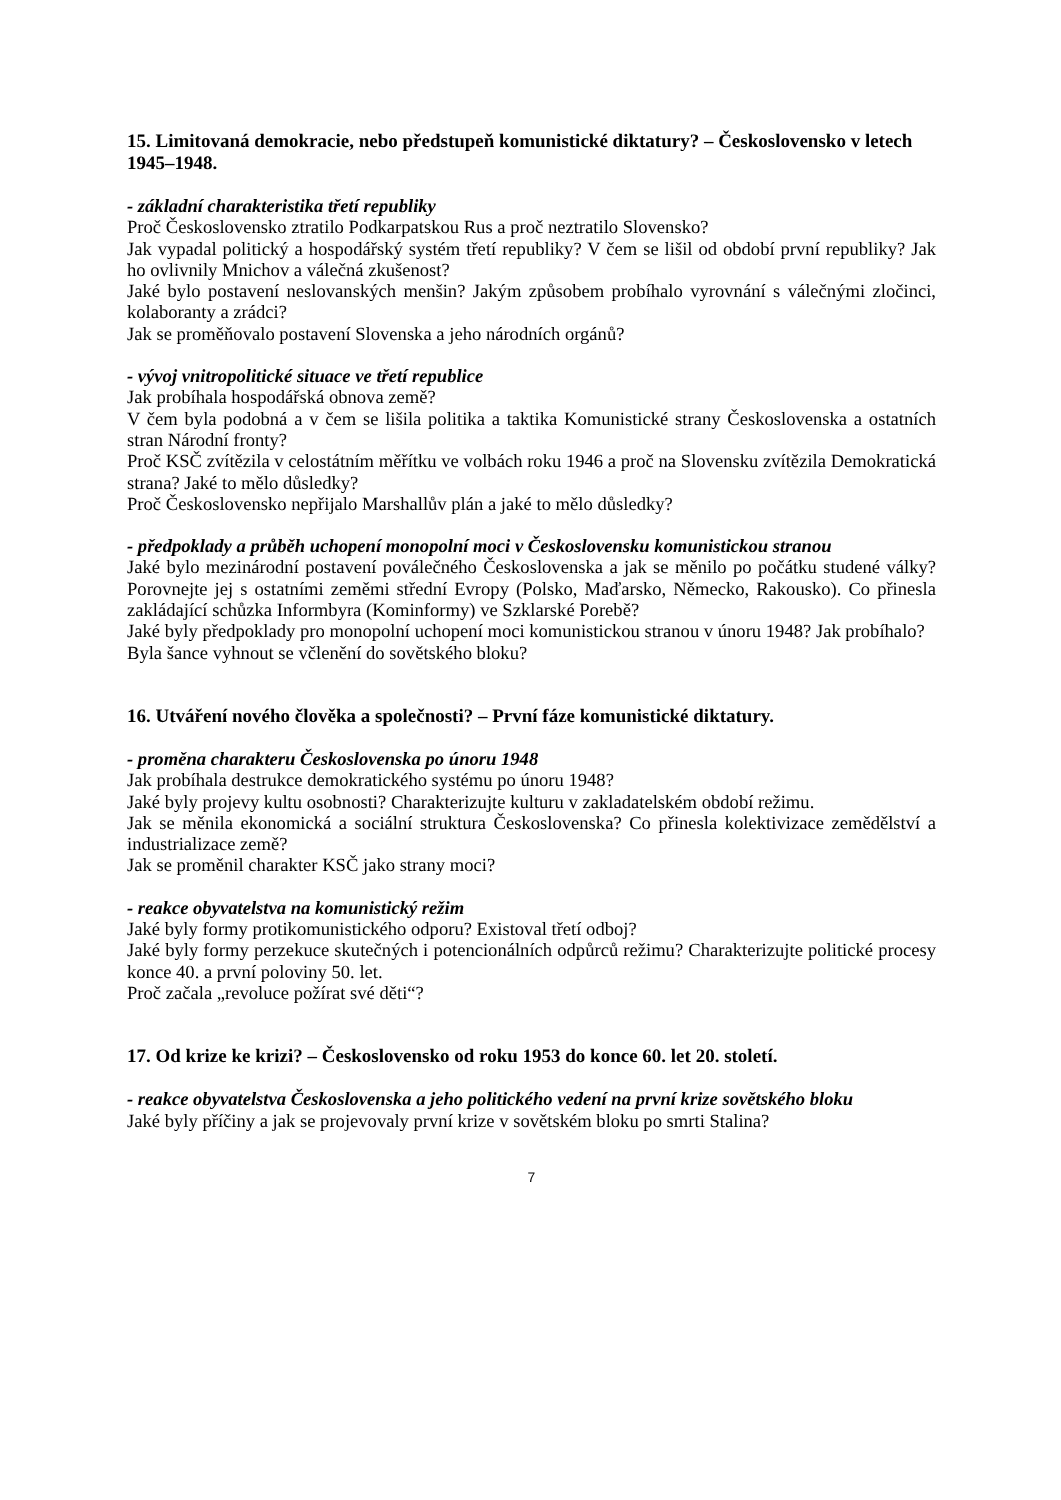15. Limitovaná demokracie, nebo předstupeň komunistické diktatury? – Československo v letech 1945–1948.
- základní charakteristika třetí republiky
Proč Československo ztratilo Podkarpatskou Rus a proč neztratilo Slovensko?
Jak vypadal politický a hospodářský systém třetí republiky? V čem se lišil od období první republiky? Jak ho ovlivnily Mnichov a válečná zkušenost?
Jaké bylo postavení neslovanských menšin? Jakým způsobem probíhalo vyrovnání s válečnými zločinci, kolaboranty a zrádci?
Jak se proměňovalo postavení Slovenska a jeho národních orgánů?
- vývoj vnitropolitické situace ve třetí republice
Jak probíhala hospodářská obnova země?
V čem byla podobná a v čem se lišila politika a taktika Komunistické strany Československa a ostatních stran Národní fronty?
Proč KSČ zvítězila v celostátním měřítku ve volbách roku 1946 a proč na Slovensku zvítězila Demokratická strana? Jaké to mělo důsledky?
Proč Československo nepřijalo Marshallův plán a jaké to mělo důsledky?
- předpoklady a průběh uchopení monopolní moci v Československu komunistickou stranou
Jaké bylo mezinárodní postavení poválečného Československa a jak se měnilo po počátku studené války? Porovnejte jej s ostatními zeměmi střední Evropy (Polsko, Maďarsko, Německo, Rakousko). Co přinesla zakládající schůzka Informbyra (Kominformy) ve Szklarské Porebě?
Jaké byly předpoklady pro monopolní uchopení moci komunistickou stranou v únoru 1948? Jak probíhalo?
Byla šance vyhnout se včlenění do sovětského bloku?
16. Utváření nového člověka a společnosti? – První fáze komunistické diktatury.
- proměna charakteru Československa po únoru 1948
Jak probíhala destrukce demokratického systému po únoru 1948?
Jaké byly projevy kultu osobnosti? Charakterizujte kulturu v zakladatelském období režimu.
Jak se měnila ekonomická a sociální struktura Československa? Co přinesla kolektivizace zemědělství a industrializace země?
Jak se proměnil charakter KSČ jako strany moci?
- reakce obyvatelstva na komunistický režim
Jaké byly formy protikomunistického odporu? Existoval třetí odboj?
Jaké byly formy perzekuce skutečných i potencionálních odpůrců režimu? Charakterizujte politické procesy konce 40. a první poloviny 50. let.
Proč začala „revoluce požírat své děti“?
17. Od krize ke krizi? – Československo od roku 1953 do konce 60. let 20. století.
- reakce obyvatelstva Československa a jeho politického vedení na první krize sovětského bloku
Jaké byly příčiny a jak se projevovaly první krize v sovětském bloku po smrti Stalina?
7